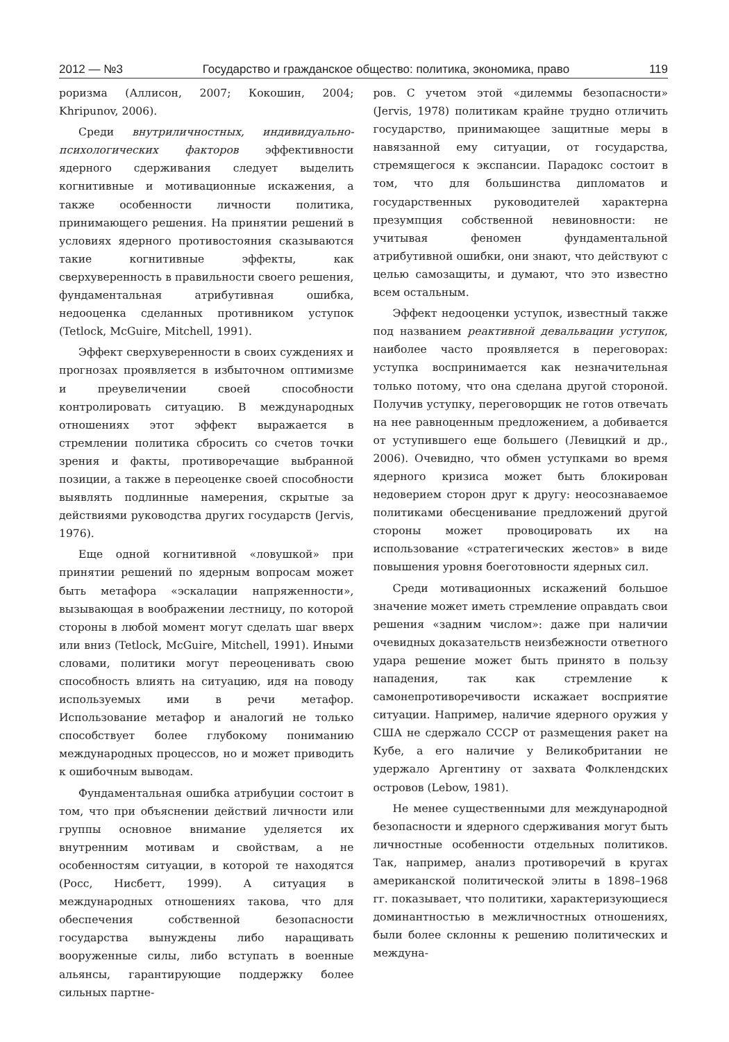2012 — №3 Государство и гражданское общество: политика, экономика, право 119
роризма (Аллисон, 2007; Кокошин, 2004; Khripunov, 2006).
Среди внутриличностных, индивидуально-психологических факторов эффективности ядерного сдерживания следует выделить когнитивные и мотивационные искажения, а также особенности личности политика, принимающего решения. На принятии решений в условиях ядерного противостояния сказываются такие когнитивные эффекты, как сверхуверенность в правильности своего решения, фундаментальная атрибутивная ошибка, недооценка сделанных противником уступок (Tetlock, McGuire, Mitchell, 1991).
Эффект сверхуверенности в своих суждениях и прогнозах проявляется в избыточном оптимизме и преувеличении своей способности контролировать ситуацию. В международных отношениях этот эффект выражается в стремлении политика сбросить со счетов точки зрения и факты, противоречащие выбранной позиции, а также в переоценке своей способности выявлять подлинные намерения, скрытые за действиями руководства других государств (Jervis, 1976).
Еще одной когнитивной «ловушкой» при принятии решений по ядерным вопросам может быть метафора «эскалации напряженности», вызывающая в воображении лестницу, по которой стороны в любой момент могут сделать шаг вверх или вниз (Tetlock, McGuire, Mitchell, 1991). Иными словами, политики могут переоценивать свою способность влиять на ситуацию, идя на поводу используемых ими в речи метафор. Использование метафор и аналогий не только способствует более глубокому пониманию международных процессов, но и может приводить к ошибочным выводам.
Фундаментальная ошибка атрибуции состоит в том, что при объяснении действий личности или группы основное внимание уделяется их внутренним мотивам и свойствам, а не особенностям ситуации, в которой те находятся (Росс, Нисбетт, 1999). А ситуация в международных отношениях такова, что для обеспечения собственной безопасности государства вынуждены либо наращивать вооруженные силы, либо вступать в военные альянсы, гарантирующие поддержку более сильных партне-
ров. С учетом этой «дилеммы безопасности» (Jervis, 1978) политикам крайне трудно отличить государство, принимающее защитные меры в навязанной ему ситуации, от государства, стремящегося к экспансии. Парадокс состоит в том, что для большинства дипломатов и государственных руководителей характерна презумпция собственной невиновности: не учитывая феномен фундаментальной атрибутивной ошибки, они знают, что действуют с целью самозащиты, и думают, что это известно всем остальным.
Эффект недооценки уступок, известный также под названием реактивной девальвации уступок, наиболее часто проявляется в переговорах: уступка воспринимается как незначительная только потому, что она сделана другой стороной. Получив уступку, переговорщик не готов отвечать на нее равноценным предложением, а добивается от уступившего еще большего (Левицкий и др., 2006). Очевидно, что обмен уступками во время ядерного кризиса может быть блокирован недоверием сторон друг к другу: неосознаваемое политиками обесценивание предложений другой стороны может провоцировать их на использование «стратегических жестов» в виде повышения уровня боеготовности ядерных сил.
Среди мотивационных искажений большое значение может иметь стремление оправдать свои решения «задним числом»: даже при наличии очевидных доказательств неизбежности ответного удара решение может быть принято в пользу нападения, так как стремление к самонепротиворечивости искажает восприятие ситуации. Например, наличие ядерного оружия у США не сдержало СССР от размещения ракет на Кубе, а его наличие у Великобритании не удержало Аргентину от захвата Фолклендских островов (Lebow, 1981).
Не менее существенными для международной безопасности и ядерного сдерживания могут быть личностные особенности отдельных политиков. Так, например, анализ противоречий в кругах американской политической элиты в 1898–1968 гг. показывает, что политики, характеризующиеся доминантностью в межличностных отношениях, были более склонны к решению политических и междуна-